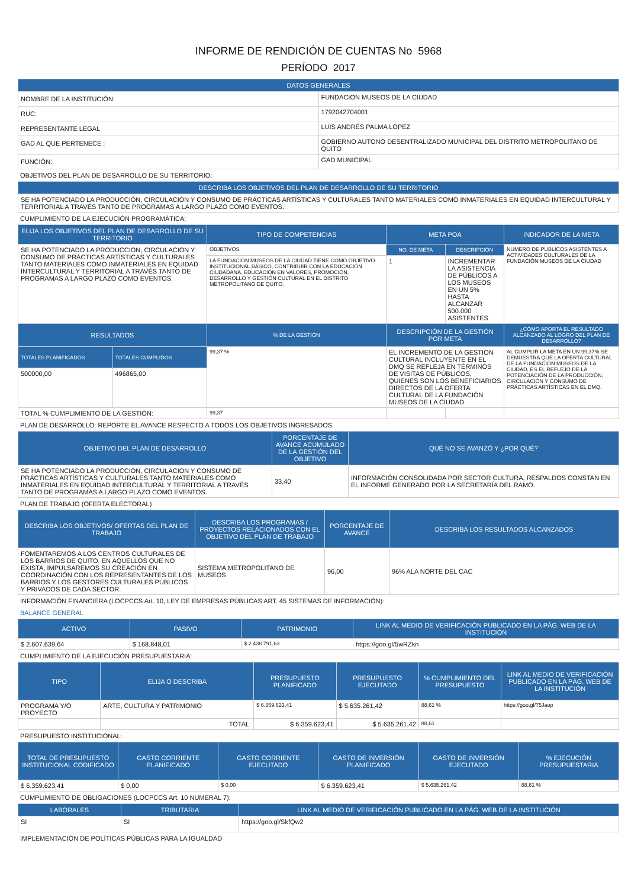INFORME DE RENDICIÓN DE CUENTAS No 5968
PERÍODO 2017
| DATOS GENERALES | |
| --- | --- |
| NOMBRE DE LA INSTITUCIÓN: | FUNDACION MUSEOS DE LA CIUDAD |
| RUC: | 1792042704001 |
| REPRESENTANTE LEGAL | LUIS ANDRÉS PALMA LOPEZ |
| GAD AL QUE PERTENECE : | GOBIERNO AUTONO DESENTRALIZADO MUNICIPAL DEL DISTRITO METROPOLITANO DE QUITO |
| FUNCIÓN: | GAD MUNICIPAL |
OBJETIVOS DEL PLAN DE DESARROLLO DE SU TERRITORIO:
| DESCRIBA LOS OBJETIVOS DEL PLAN DE DESARROLLO DE SU TERRITORIO |
| --- |
| SE HA POTENCIADO LA PRODUCCIÓN, CIRCULACIÓN Y CONSUMO DE PRÁCTICAS ARTÍSTICAS Y CULTURALES TANTO MATERIALES COMO INMATERIALES EN EQUIDAD INTERCULTURAL Y TERRITORIAL A TRAVÉS TANTO DE PROGRAMAS A LARGO PLAZO COMO EVENTOS. |
CUMPLIMIENTO DE LA EJECUCIÓN PROGRAMÁTICA:
| ELIJA LOS OBJETIVOS DEL PLAN DE DESARROLLO DE SU TERRITORIO | | TIPO DE COMPETENCIAS | META POA | | INDICADOR DE LA META |
| --- | --- | --- | --- | --- | --- |
| SE HA POTENCIADO LA PRODUCCION, CIRCULACION Y CONSUMO DE PRÁCTICAS ARTÍSTICAS Y CULTURALES TANTO MATERIALES COMO INMATERIALES EN EQUIDAD INTERCULTURAL Y TERRITORIAL A TRAVÉS TANTO DE PROGRAMAS A LARGO PLAZO COMO EVENTOS. | | OBJETIVOS | NO. DE META | DESCRIPCIÓN | NUMERO DE PUBLICOS ASISTENTES A ACTIVIDADES CULTURALES DE LA FUNDACIÓN MUSEOS DE LA CIUDAD |
| | | LA FUNDACIÓN MUSEOS DE LA CIUDAD TIENE COMO OBJETIVO INSTITUCIONAL BÁSICO, CONTRIBUIR CON LA EDUCACIÓN CIUDADANA, EDUCACIÓN EN VALORES, PROMOCIÓN, DESARROLLO Y GESTIÓN CULTURAL EN EL DISTRITO METROPOLITANO DE QUITO. | 1 | INCREMENTAR LA ASISTENCIA DE PÚBLICOS A LOS MUSEOS EN UN 5% HASTA ALCANZAR 500.000 ASISTENTES | |
| RESULTADOS | | % DE LA GESTIÓN | DESCRIPCIÓN DE LA GESTIÓN POR META | | ¿CÓMO APORTA EL RESULTADO ALCANZADO AL LOGRO DEL PLAN DE DESARROLLO? |
| TOTALES PLANIFICADOS | TOTALES CUMPLIDOS | 99,37 % | EL INCREMENTO DE LA GESTION CULTURAL INCLUYENTE EN EL DMQ SE REFLEJA EN TÉRMINOS DE VISITAS DE PÚBLICOS, QUIENES SON LOS BENEFICIARIOS DIRECTOS DE LA OFERTA CULTURAL DE LA FUNDACIÓN MUSEOS DE LA CIUDAD | | AL CUMPLIR LA META EN UN 99.37% SE DEMUESTRA QUE LA OFERTA CULTURAL DE LA FUNDACIÓN MUSEOS DE LA CIUDAD, ES EL REFLEJO DE LA POTENCIACIÓN DE LA PRODUCCIÓN, CIRCULACIÓN Y CONSUMO DE PRÁCTICAS ARTÍSTICAS EN EL DMQ. |
| 500000,00 | 496865,00 | | | | |
| TOTAL % CUMPLIMIENTO DE LA GESTIÓN: | | 99,37 | | | |
PLAN DE DESARROLLO: REPORTE EL AVANCE RESPECTO A TODOS LOS OBJETIVOS INGRESADOS
| OBJETIVO DEL PLAN DE DESARROLLO | PORCENTAJE DE AVANCE ACUMULADO DE LA GESTIÓN DEL OBJETIVO | QUÉ NO SE AVANZÓ Y ¿POR QUÉ? |
| --- | --- | --- |
| SE HA POTENCIADO LA PRODUCCION, CIRCULACION Y CONSUMO DE PRÁCTICAS ARTÍSTICAS Y CULTURALES TANTO MATERIALES COMO INMATERIALES EN EQUIDAD INTERCULTURAL Y TERRITORIAL A TRAVÉS TANTO DE PROGRAMAS A LARGO PLAZO COMO EVENTOS. | 33,40 | INFORMACIÓN CONSOLIDADA POR SECTOR CULTURA, RESPALDOS CONSTAN EN EL INFORME GENERADO POR LA SECRETARÍA DEL RAMO. |
PLAN DE TRABAJO (OFERTA ELECTORAL)
| DESCRIBA LOS OBJETIVOS/ OFERTAS DEL PLAN DE TRABAJO | DESCRIBA LOS PROGRAMAS / PROYECTOS RELACIONADOS CON EL OBJETIVO DEL PLAN DE TRABAJO | PORCENTAJE DE AVANCE | DESCRIBA LOS RESULTADOS ALCANZADOS |
| --- | --- | --- | --- |
| FOMENTAREMOS A LOS CENTROS CULTURALES DE LOS BARRIOS DE QUITO. EN AQUELLOS QUE NO EXISTA, IMPULSAREMOS SU CREACIÓN EN COORDINACIÓN CON LOS REPRESENTANTES DE LOS BARRIOS Y LOS GESTORES CULTURALES PÚBLICOS Y PRIVADOS DE CADA SECTOR. | SISTEMA METROPOLITANO DE MUSEOS | 96,00 | 96% ALA NORTE DEL CAC |
INFORMACIÓN FINANCIERA (LOCPCCS Art. 10, LEY DE EMPRESAS PÚBLICAS ART. 45 SISTEMAS DE INFORMACIÓN):
BALANCE GENERAL
| ACTIVO | PASIVO | PATRIMONIO | LINK AL MEDIO DE VERIFICACIÓN PUBLICADO EN LA PÁG. WEB DE LA INSTITUCIÓN |
| --- | --- | --- | --- |
| $ 2.607.639,64 | $ 168.848,01 | $ 2.438.791,63 | https://goo.gl/5wRZkn |
CUMPLIMIENTO DE LA EJECUCIÓN PRESUPUESTARIA:
| TIPO | ELIJA Ó DESCRIBA | PRESUPUESTO PLANIFICADO | PRESUPUESTO EJECUTADO | % CUMPLIMIENTO DEL PRESUPUESTO | LINK AL MEDIO DE VERIFICACIÓN PUBLICADO EN LA PÁG. WEB DE LA INSTITUCIÓN |
| --- | --- | --- | --- | --- | --- |
| PROGRAMA Y/O PROYECTO | ARTE, CULTURA Y PATRIMONIO | $ 6.359.623,41 | $ 5.635.261,42 | 88,61 % | https://goo.gl/75Jaop |
| | TOTAL: | $ 6.359.623,41 | $ 5.635.261,42 | 88,61 | |
PRESUPUESTO INSTITUCIONAL:
| TOTAL DE PRESUPUESTO INSTITUCIONAL CODIFICADO | GASTO CORRIENTE PLANIFICADO | GASTO CORRIENTE EJECUTADO | GASTO DE INVERSIÓN PLANIFICADO | GASTO DE INVERSIÓN EJECUTADO | % EJECUCIÓN PRESUPUESTARIA |
| --- | --- | --- | --- | --- | --- |
| $ 6.359.623,41 | $ 0,00 | $ 0,00 | $ 6.359.623,41 | $ 5.635.261,42 | 88,61 % |
CUMPLIMIENTO DE OBLIGACIONES (LOCPCCS Art. 10 NUMERAL 7):
| LABORALES | TRIBUTARIA | LINK AL MEDIO DE VERIFICACIÓN PUBLICADO EN LA PÁG. WEB DE LA INSTITUCIÓN |
| --- | --- | --- |
| SI | SI | https://goo.gl/SkfQw2 |
IMPLEMENTACIÓN DE POLÍTICAS PÚBLICAS PARA LA IGUALDAD